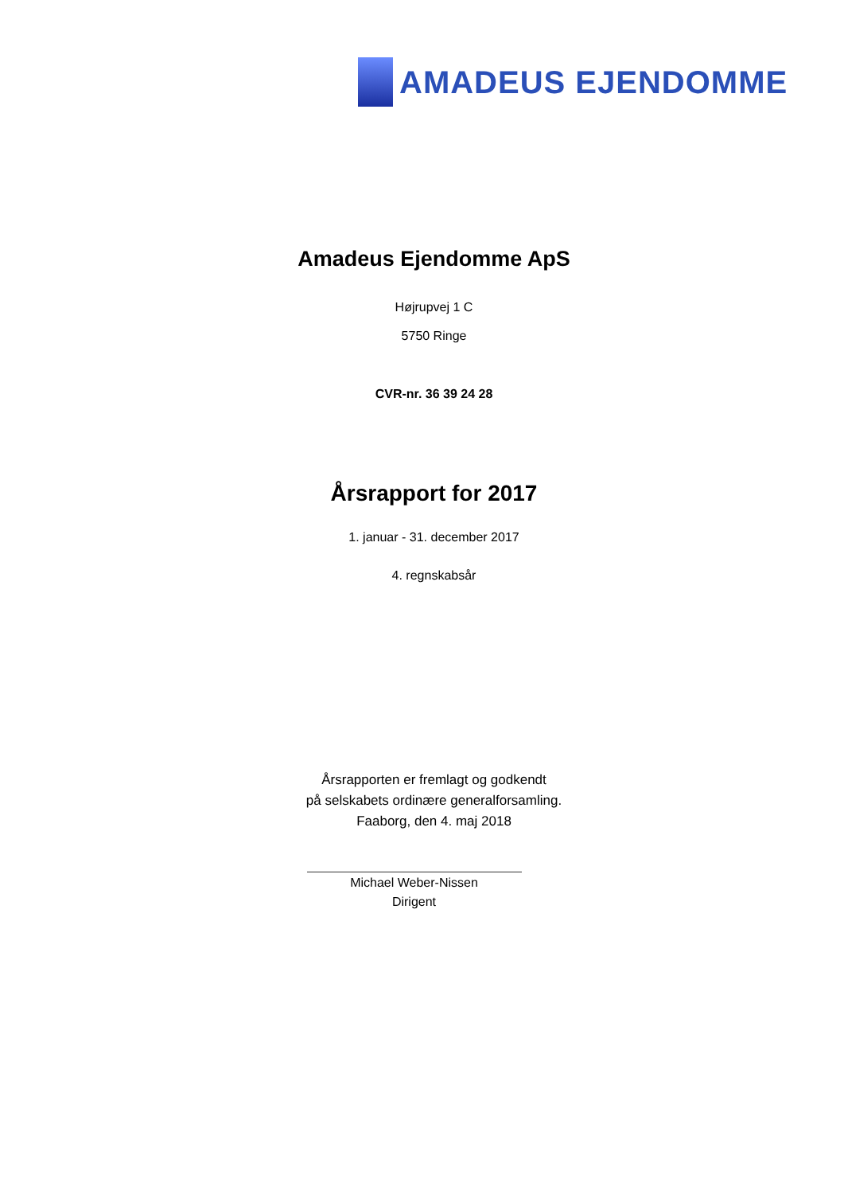AMADEUS EJENDOMME
Amadeus Ejendomme ApS
Højrupvej 1 C
5750 Ringe
CVR-nr. 36 39 24 28
Årsrapport for 2017
1. januar - 31. december 2017
4. regnskabsår
Årsrapporten er fremlagt og godkendt
på selskabets ordinære generalforsamling.
Faaborg, den 4. maj 2018
Michael Weber-Nissen
Dirigent